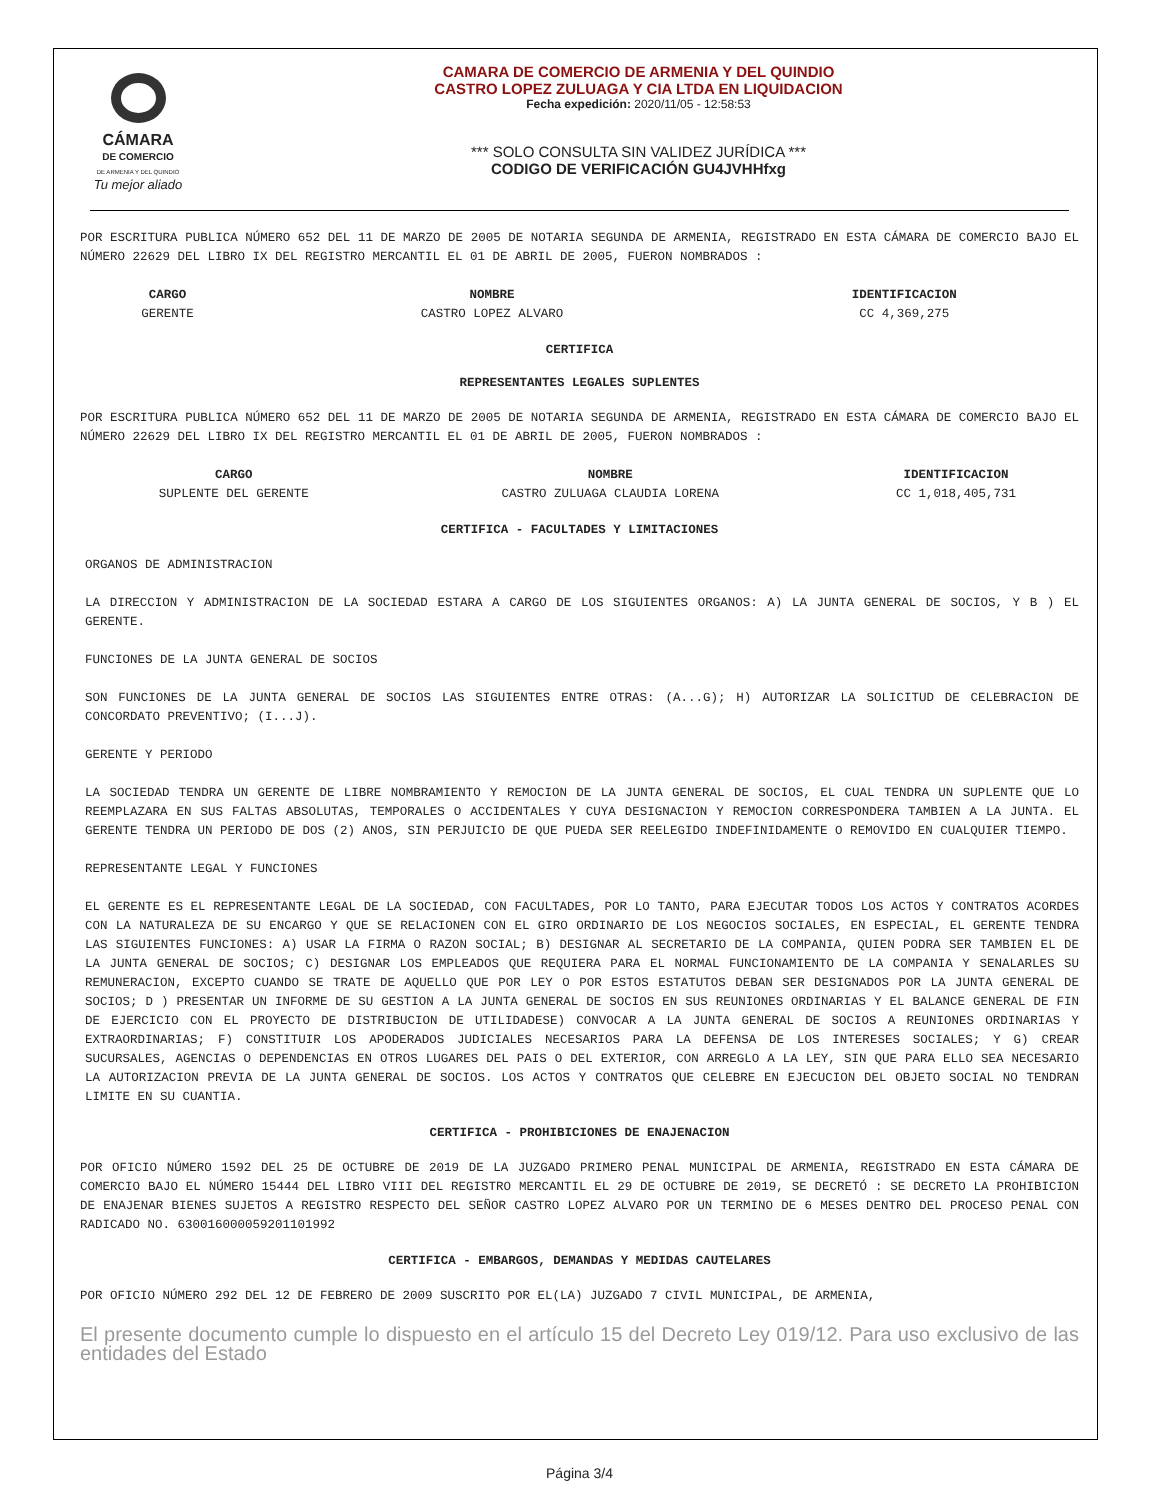CÁMARA
DE COMERCIO
DE ARMENIA Y DEL QUINDIO
Tu mejor aliado
CAMARA DE COMERCIO DE ARMENIA Y DEL QUINDIO
CASTRO LOPEZ ZULUAGA Y CIA LTDA EN LIQUIDACION
Fecha expedición: 2020/11/05 - 12:58:53
*** SOLO CONSULTA SIN VALIDEZ JURÍDICA ***
CODIGO DE VERIFICACIÓN GU4JVHHfxg
POR ESCRITURA PUBLICA NÚMERO 652 DEL 11 DE MARZO DE 2005 DE NOTARIA SEGUNDA DE ARMENIA, REGISTRADO EN ESTA CÁMARA DE COMERCIO BAJO EL NÚMERO 22629 DEL LIBRO IX DEL REGISTRO MERCANTIL EL 01 DE ABRIL DE 2005, FUERON NOMBRADOS :
| CARGO | NOMBRE | IDENTIFICACION |
| --- | --- | --- |
| GERENTE | CASTRO LOPEZ ALVARO | CC 4,369,275 |
CERTIFICA
REPRESENTANTES LEGALES SUPLENTES
POR ESCRITURA PUBLICA NÚMERO 652 DEL 11 DE MARZO DE 2005 DE NOTARIA SEGUNDA DE ARMENIA, REGISTRADO EN ESTA CÁMARA DE COMERCIO BAJO EL NÚMERO 22629 DEL LIBRO IX DEL REGISTRO MERCANTIL EL 01 DE ABRIL DE 2005, FUERON NOMBRADOS :
| CARGO | NOMBRE | IDENTIFICACION |
| --- | --- | --- |
| SUPLENTE DEL GERENTE | CASTRO ZULUAGA CLAUDIA LORENA | CC 1,018,405,731 |
CERTIFICA - FACULTADES Y LIMITACIONES
ORGANOS DE ADMINISTRACION
LA DIRECCION Y ADMINISTRACION DE LA SOCIEDAD ESTARA A CARGO DE LOS SIGUIENTES ORGANOS: A) LA JUNTA GENERAL DE SOCIOS, Y B ) EL GERENTE.
FUNCIONES DE LA JUNTA GENERAL DE SOCIOS
SON FUNCIONES DE LA JUNTA GENERAL DE SOCIOS LAS SIGUIENTES ENTRE OTRAS: (A...G); H) AUTORIZAR LA SOLICITUD DE CELEBRACION DE CONCORDATO PREVENTIVO; (I...J).
GERENTE Y PERIODO
LA SOCIEDAD TENDRA UN GERENTE DE LIBRE NOMBRAMIENTO Y REMOCION DE LA JUNTA GENERAL DE SOCIOS, EL CUAL TENDRA UN SUPLENTE QUE LO REEMPLAZARA EN SUS FALTAS ABSOLUTAS, TEMPORALES O ACCIDENTALES Y CUYA DESIGNACION Y REMOCION CORRESPONDERA TAMBIEN A LA JUNTA. EL GERENTE TENDRA UN PERIODO DE DOS (2) ANOS, SIN PERJUICIO DE QUE PUEDA SER REELEGIDO INDEFINIDAMENTE O REMOVIDO EN CUALQUIER TIEMPO.
REPRESENTANTE LEGAL Y FUNCIONES
EL GERENTE ES EL REPRESENTANTE LEGAL DE LA SOCIEDAD, CON FACULTADES, POR LO TANTO, PARA EJECUTAR TODOS LOS ACTOS Y CONTRATOS ACORDES CON LA NATURALEZA DE SU ENCARGO Y QUE SE RELACIONEN CON EL GIRO ORDINARIO DE LOS NEGOCIOS SOCIALES, EN ESPECIAL, EL GERENTE TENDRA LAS SIGUIENTES FUNCIONES: A) USAR LA FIRMA O RAZON SOCIAL; B) DESIGNAR AL SECRETARIO DE LA COMPANIA, QUIEN PODRA SER TAMBIEN EL DE LA JUNTA GENERAL DE SOCIOS; C) DESIGNAR LOS EMPLEADOS QUE REQUIERA PARA EL NORMAL FUNCIONAMIENTO DE LA COMPANIA Y SENALARLES SU REMUNERACION, EXCEPTO CUANDO SE TRATE DE AQUELLO QUE POR LEY O POR ESTOS ESTATUTOS DEBAN SER DESIGNADOS POR LA JUNTA GENERAL DE SOCIOS; D ) PRESENTAR UN INFORME DE SU GESTION A LA JUNTA GENERAL DE SOCIOS EN SUS REUNIONES ORDINARIAS Y EL BALANCE GENERAL DE FIN DE EJERCICIO CON EL PROYECTO DE DISTRIBUCION DE UTILIDADESE) CONVOCAR A LA JUNTA GENERAL DE SOCIOS A REUNIONES ORDINARIAS Y EXTRAORDINARIAS; F) CONSTITUIR LOS APODERADOS JUDICIALES NECESARIOS PARA LA DEFENSA DE LOS INTERESES SOCIALES; Y G) CREAR SUCURSALES, AGENCIAS O DEPENDENCIAS EN OTROS LUGARES DEL PAIS O DEL EXTERIOR, CON ARREGLO A LA LEY, SIN QUE PARA ELLO SEA NECESARIO LA AUTORIZACION PREVIA DE LA JUNTA GENERAL DE SOCIOS. LOS ACTOS Y CONTRATOS QUE CELEBRE EN EJECUCION DEL OBJETO SOCIAL NO TENDRAN LIMITE EN SU CUANTIA.
CERTIFICA - PROHIBICIONES DE ENAJENACION
POR OFICIO NÚMERO 1592 DEL 25 DE OCTUBRE DE 2019 DE LA JUZGADO PRIMERO PENAL MUNICIPAL DE ARMENIA, REGISTRADO EN ESTA CÁMARA DE COMERCIO BAJO EL NÚMERO 15444 DEL LIBRO VIII DEL REGISTRO MERCANTIL EL 29 DE OCTUBRE DE 2019, SE DECRETÓ : SE DECRETO LA PROHIBICION DE ENAJENAR BIENES SUJETOS A REGISTRO RESPECTO DEL SEÑOR CASTRO LOPEZ ALVARO POR UN TERMINO DE 6 MESES DENTRO DEL PROCESO PENAL CON RADICADO NO. 63001600005920110199​2
CERTIFICA - EMBARGOS, DEMANDAS Y MEDIDAS CAUTELARES
POR OFICIO NÚMERO 292 DEL 12 DE FEBRERO DE 2009 SUSCRITO POR EL(LA) JUZGADO 7 CIVIL MUNICIPAL, DE ARMENIA,
El presente documento cumple lo dispuesto en el artículo 15 del Decreto Ley 019/12. Para uso exclusivo de las entidades del Estado
Página 3/4